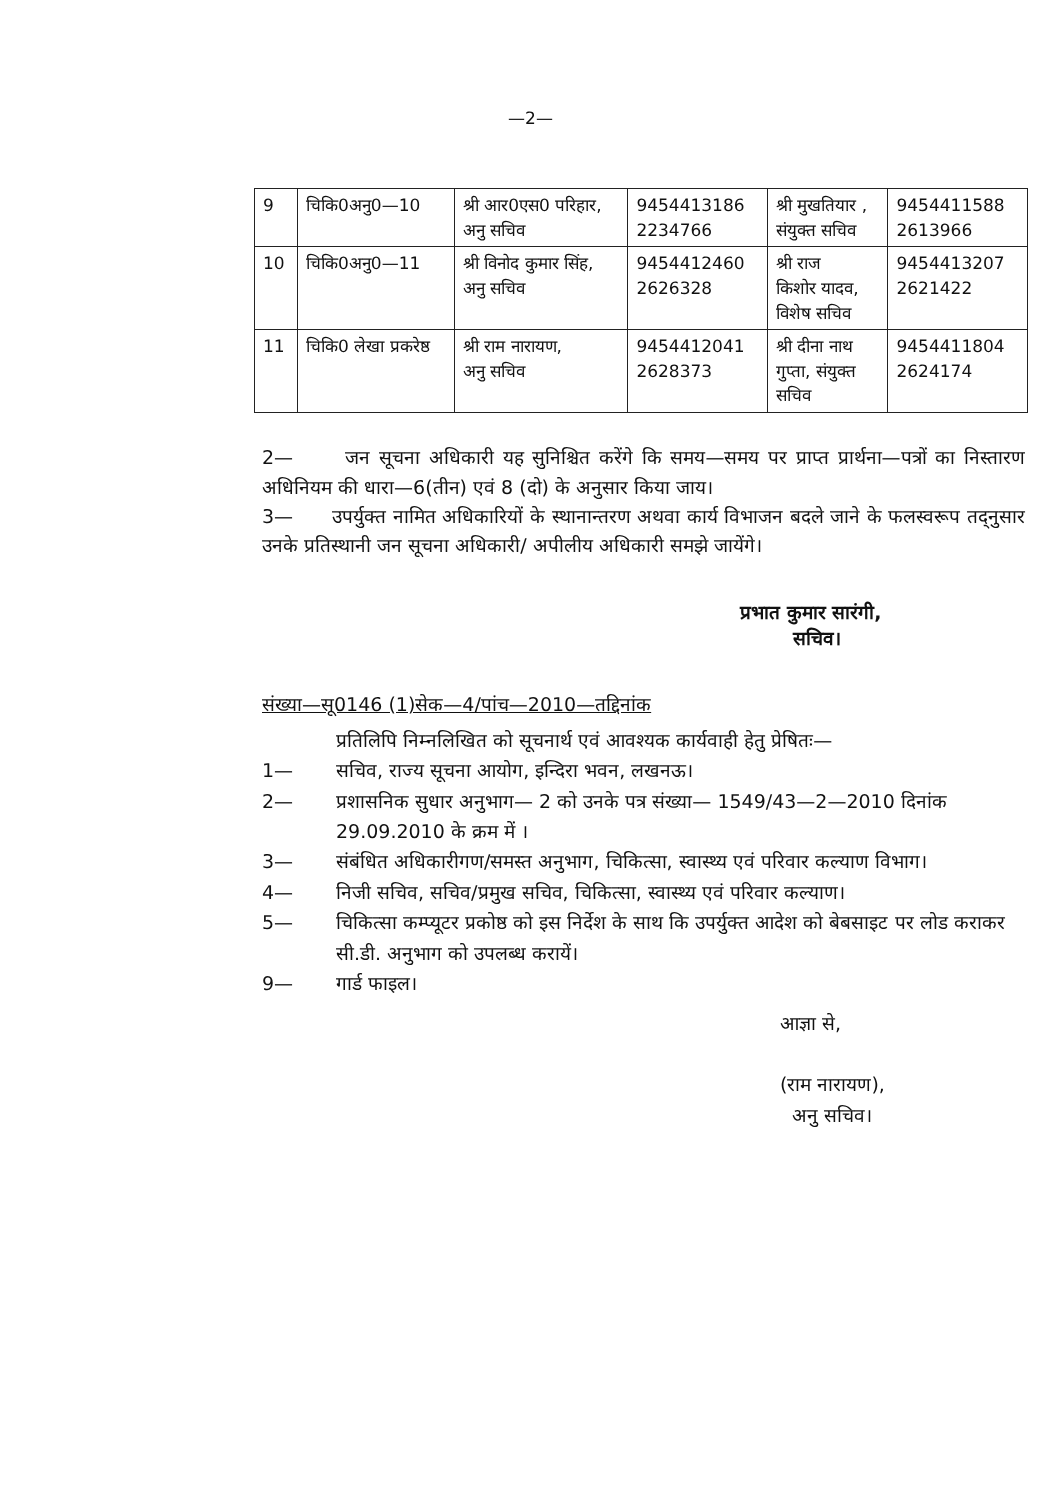—2—
| 9 | चिकि0अनु0—10 | श्री आर0एस0 परिहार, अनु सचिव | 9454413186 2234766 | श्री मुखतियार , संयुक्त सचिव | 9454411588 2613966 |
| 10 | चिकि0अनु0—11 | श्री विनोद कुमार सिंह, अनु सचिव | 9454412460 2626328 | श्री राज किशोर यादव, विशेष सचिव | 9454413207 2621422 |
| 11 | चिकि0 लेखा प्रकरेष्ठ | श्री राम नारायण, अनु सचिव | 9454412041 2628373 | श्री दीना नाथ गुप्ता, संयुक्त सचिव | 9454411804 2624174 |
2— जन सूचना अधिकारी यह सुनिश्चित करेंगे कि समय—समय पर प्राप्त प्रार्थना—पत्रों का निस्तारण अधिनियम की धारा—6(तीन) एवं 8 (दो) के अनुसार किया जाय।
3— उपर्युक्त नामित अधिकारियों के स्थानान्तरण अथवा कार्य विभाजन बदले जाने के फलस्वरूप तद्नुसार उनके प्रतिस्थानी जन सूचना अधिकारी/ अपीलीय अधिकारी समझे जायेंगे।
प्रभात कुमार सारंगी,
सचिव।
संख्या—सू0146 (1)सेक—4/पांच—2010—तद्दिनांक
प्रतिलिपि निम्नलिखित को सूचनार्थ एवं आवश्यक कार्यवाही हेतु प्रेषितः—
1— सचिव, राज्य सूचना आयोग, इन्दिरा भवन, लखनऊ।
2— प्रशासनिक सुधार अनुभाग— 2 को उनके पत्र संख्या— 1549/43—2—2010 दिनांक 29.09.2010 के क्रम में ।
3— संबंधित अधिकारीगण/समस्त अनुभाग, चिकित्सा, स्वास्थ्य एवं परिवार कल्याण विभाग।
4— निजी सचिव, सचिव/प्रमुख सचिव, चिकित्सा, स्वास्थ्य एवं परिवार कल्याण।
5— चिकित्सा कम्प्यूटर प्रकोष्ठ को इस निर्देश के साथ कि उपर्युक्त आदेश को बेबसाइट पर लोड कराकर सी.डी. अनुभाग को उपलब्ध करायें।
9— गार्ड फाइल।
आज्ञा से,
(राम नारायण),
अनु सचिव।